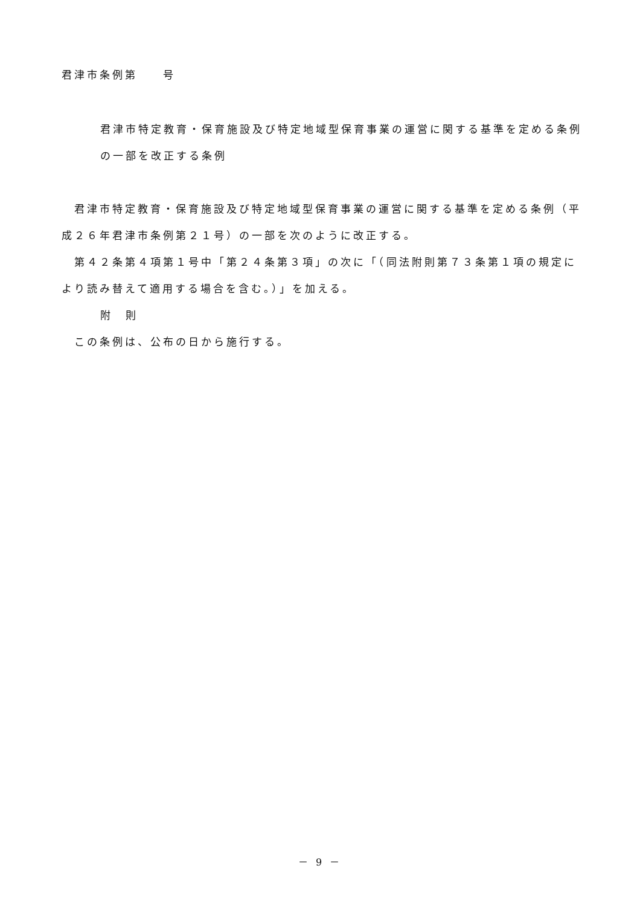君津市条例第　　号
君津市特定教育・保育施設及び特定地域型保育事業の運営に関する基準を定める条例の一部を改正する条例
君津市特定教育・保育施設及び特定地域型保育事業の運営に関する基準を定める条例（平成２６年君津市条例第２１号）の一部を次のように改正する。
第４２条第４項第１号中「第２４条第３項」の次に「（同法附則第７３条第１項の規定により読み替えて適用する場合を含む。）」を加える。
附　則
この条例は、公布の日から施行する。
－ 9 －